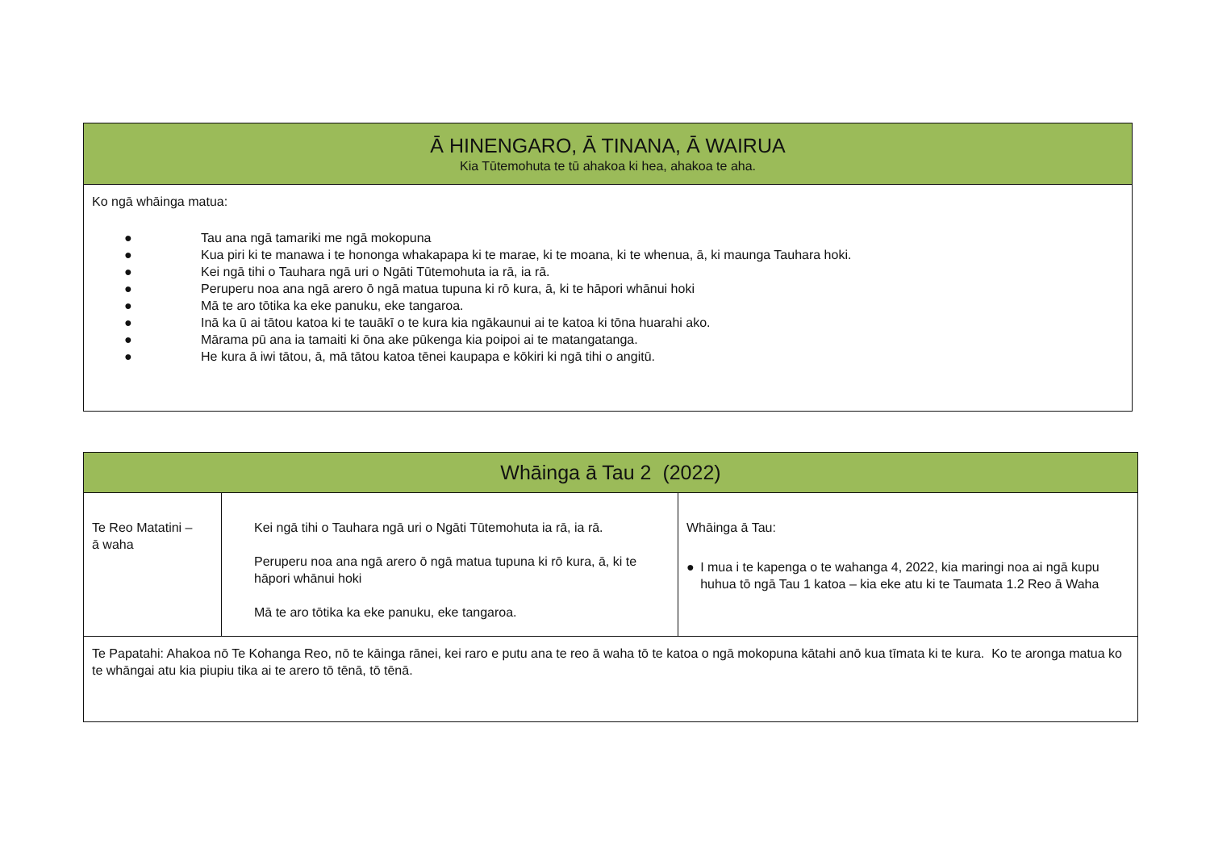| Ā HINENGARO, Ā TINANA, Ā WAIRUA Kia Tūtemohuta te tū ahakoa ki hea, ahakoa te aha. |
| --- |
| Ko ngā whāinga matua: ● Tau ana ngā tamariki me ngā mokopuna ● Kua piri ki te manawa i te hononga whakapapa ki te marae, ki te moana, ki te whenua, ā, ki maunga Tauhara hoki. ● Kei ngā tihi o Tauhara ngā uri o Ngāti Tūtemohuta ia rā, ia rā. ● Peruperu noa ana ngā arero ō ngā matua tupuna ki rō kura, ā, ki te hāpori whānui hoki ● Mā te aro tōtika ka eke panuku, eke tangaroa. ● Inā ka ū ai tātou katoa ki te tauākī o te kura kia ngākaunui ai te katoa ki tōna huarahi ako. ● Mārama pū ana ia tamaiti ki ōna ake pūkenga kia poipoi ai te matangatanga. ● He kura ā iwi tātou, ā, mā tātou katoa tēnei kaupapa e kōkiri ki ngā tihi o angitū. |
| Whāinga ā Tau 2 (2022) | | |
| --- | --- | --- |
| Te Reo Matatini – ā waha | Kei ngā tihi o Tauhara ngā uri o Ngāti Tūtemohuta ia rā, ia rā. Peruperu noa ana ngā arero ō ngā matua tupuna ki rō kura, ā, ki te hāpori whānui hoki Mā te aro tōtika ka eke panuku, eke tangaroa. | Whāinga ā Tau: ● I mua i te kapenga o te wahanga 4, 2022, kia maringi noa ai ngā kupu huhua tō ngā Tau 1 katoa – kia eke atu ki te Taumata 1.2 Reo ā Waha |
| Te Papatahi: Ahakoa nō Te Kohanga Reo, nō te kāinga rānei, kei raro e putu ana te reo ā waha tō te katoa o ngā mokopuna kātahi anō kua tīmata ki te kura. Ko te aronga matua ko te whāngai atu kia piupiu tika ai te arero tō tēnā, tō tēnā. | | |